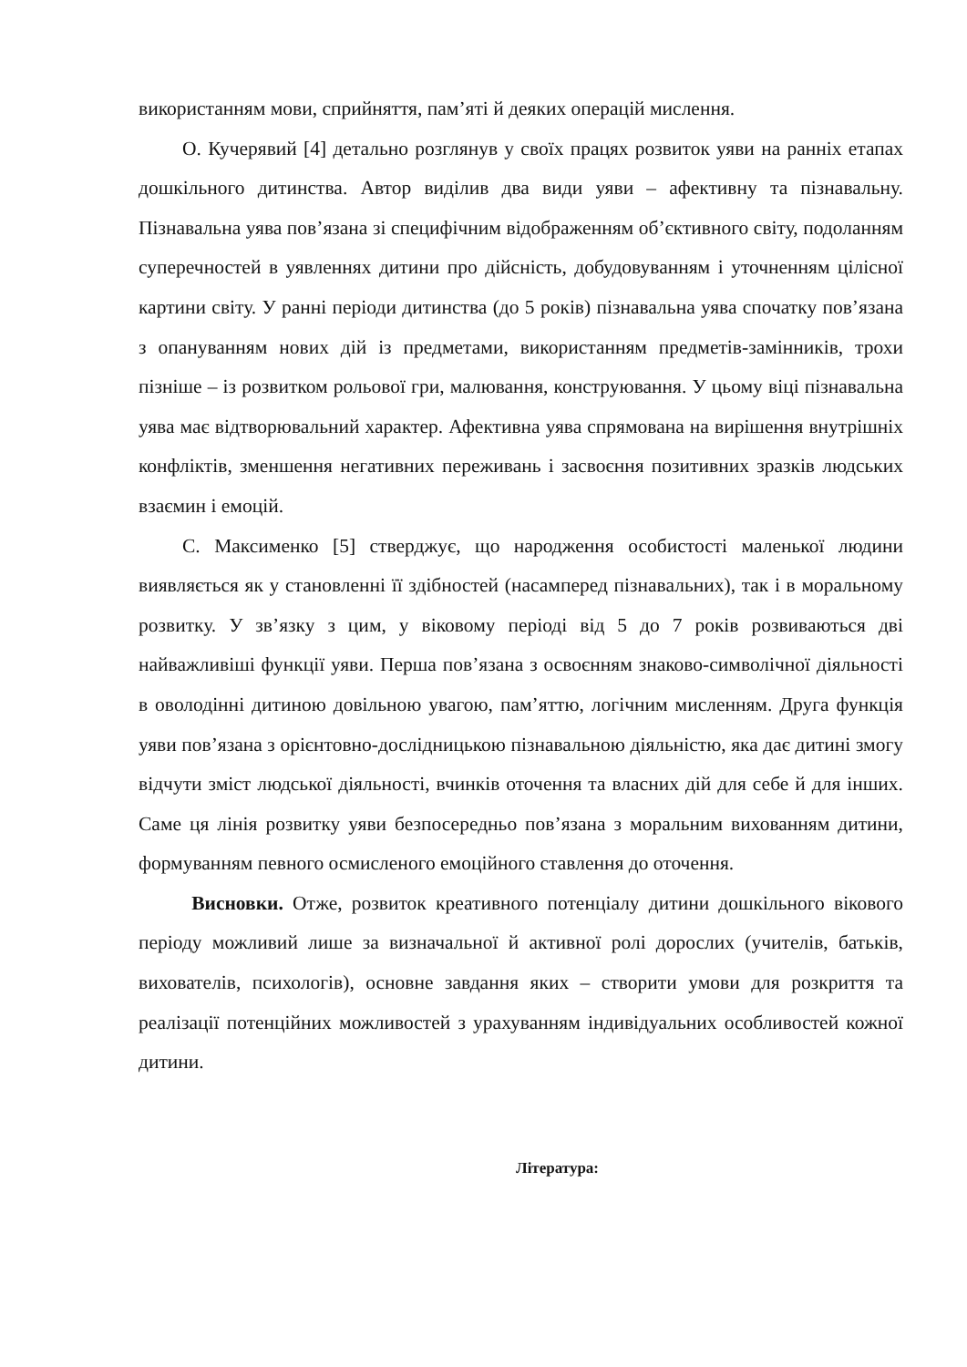використанням мови, сприйняття, пам’яті й деяких операцій мислення.
О. Кучерявий [4] детально розглянув у своїх працях розвиток уяви на ранніх етапах дошкільного дитинства. Автор виділив два види уяви – афективну та пізнавальну. Пізнавальна уява пов’язана зі специфічним відображенням об’єктивного світу, подоланням суперечностей в уявленнях дитини про дійсність, добудовуванням і уточненням цілісної картини світу. У ранні періоди дитинства (до 5 років) пізнавальна уява спочатку пов’язана з опануванням нових дій із предметами, використанням предметів-замінників, трохи пізніше – із розвитком рольової гри, малювання, конструювання. У цьому віці пізнавальна уява має відтворювальний характер. Афективна уява спрямована на вирішення внутрішніх конфліктів, зменшення негативних переживань і засвоєння позитивних зразків людських взаємин і емоцій.
С. Максименко [5] стверджує, що народження особистості маленької людини виявляється як у становленні її здібностей (насамперед пізнавальних), так і в моральному розвитку. У зв’язку з цим, у віковому періоді від 5 до 7 років розвиваються дві найважливіші функції уяви. Перша пов’язана з освоєнням знаково-символічної діяльності в оволодінні дитиною довільною увагою, пам’яттю, логічним мисленням. Друга функція уяви пов’язана з орієнтовно-дослідницькою пізнавальною діяльністю, яка дає дитині змогу відчути зміст людської діяльності, вчинків оточення та власних дій для себе й для інших. Саме ця лінія розвитку уяви безпосередньо пов’язана з моральним вихованням дитини, формуванням певного осмисленого емоційного ставлення до оточення.
Висновки. Отже, розвиток креативного потенціалу дитини дошкільного вікового періоду можливий лише за визначальної й активної ролі дорослих (учителів, батьків, вихователів, психологів), основне завдання яких – створити умови для розкриття та реалізації потенційних можливостей з урахуванням індивідуальних особливостей кожної дитини.
Література: